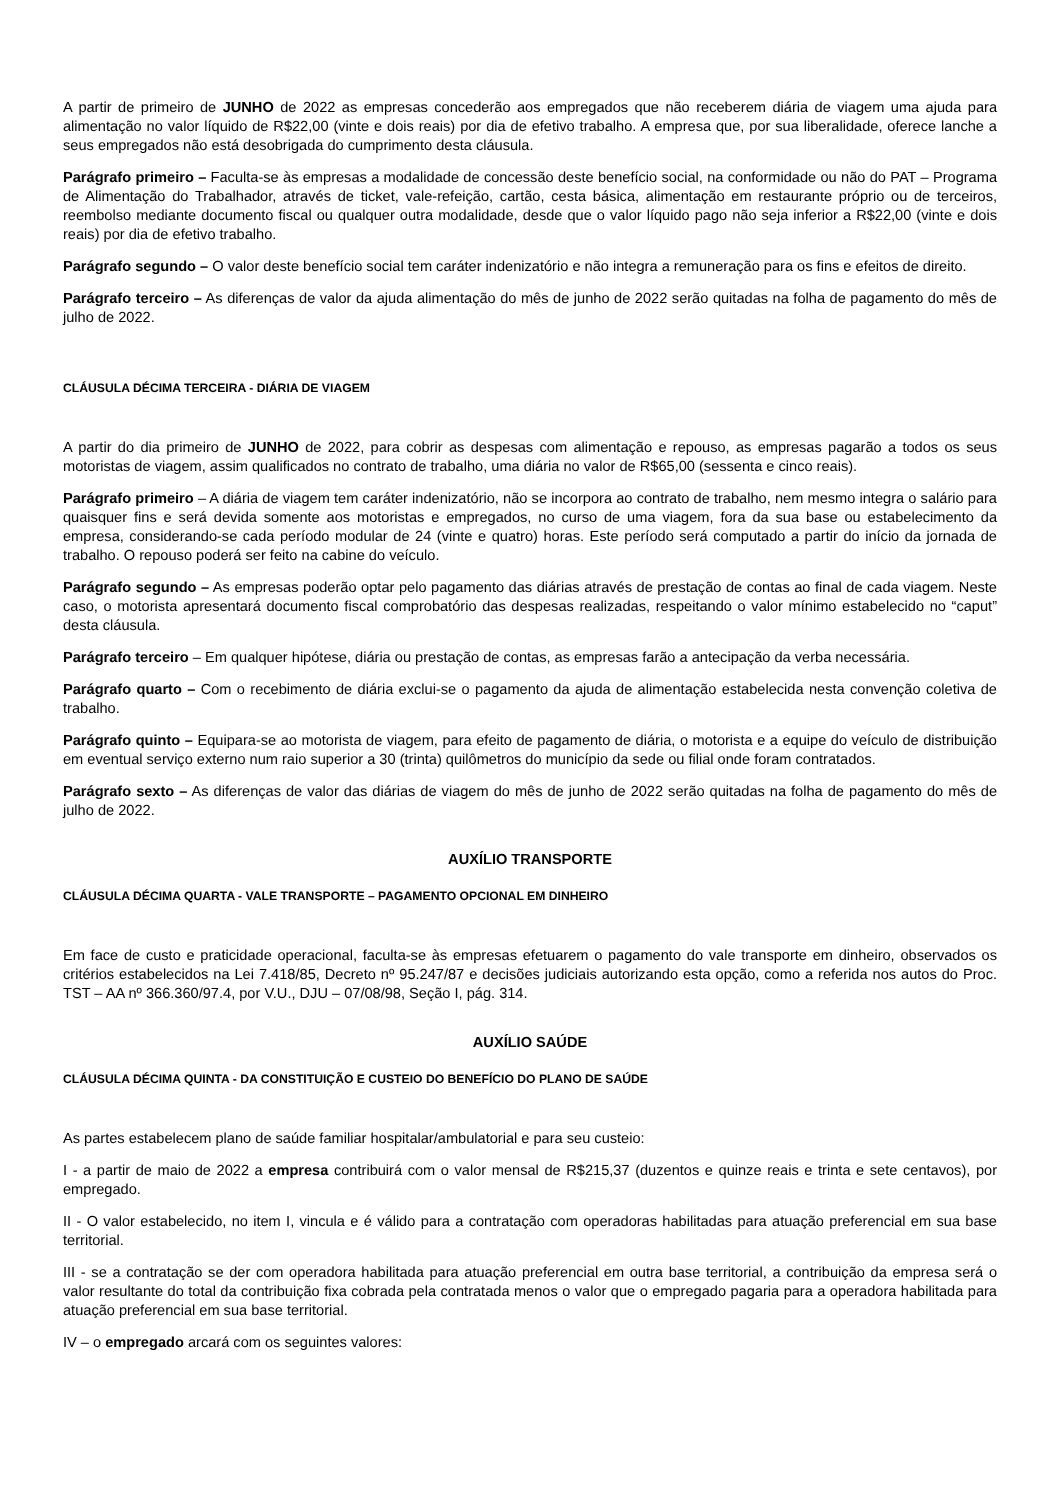A partir de primeiro de JUNHO de 2022 as empresas concederão aos empregados que não receberem diária de viagem uma ajuda para alimentação no valor líquido de R$22,00 (vinte e dois reais) por dia de efetivo trabalho. A empresa que, por sua liberalidade, oferece lanche a seus empregados não está desobrigada do cumprimento desta cláusula.
Parágrafo primeiro – Faculta-se às empresas a modalidade de concessão deste benefício social, na conformidade ou não do PAT – Programa de Alimentação do Trabalhador, através de ticket, vale-refeição, cartão, cesta básica, alimentação em restaurante próprio ou de terceiros, reembolso mediante documento fiscal ou qualquer outra modalidade, desde que o valor líquido pago não seja inferior a R$22,00 (vinte e dois reais) por dia de efetivo trabalho.
Parágrafo segundo – O valor deste benefício social tem caráter indenizatório e não integra a remuneração para os fins e efeitos de direito.
Parágrafo terceiro – As diferenças de valor da ajuda alimentação do mês de junho de 2022 serão quitadas na folha de pagamento do mês de julho de 2022.
CLÁUSULA DÉCIMA TERCEIRA - DIÁRIA DE VIAGEM
A partir do dia primeiro de JUNHO de 2022, para cobrir as despesas com alimentação e repouso, as empresas pagarão a todos os seus motoristas de viagem, assim qualificados no contrato de trabalho, uma diária no valor de R$65,00 (sessenta e cinco reais).
Parágrafo primeiro – A diária de viagem tem caráter indenizatório, não se incorpora ao contrato de trabalho, nem mesmo integra o salário para quaisquer fins e será devida somente aos motoristas e empregados, no curso de uma viagem, fora da sua base ou estabelecimento da empresa, considerando-se cada período modular de 24 (vinte e quatro) horas. Este período será computado a partir do início da jornada de trabalho. O repouso poderá ser feito na cabine do veículo.
Parágrafo segundo – As empresas poderão optar pelo pagamento das diárias através de prestação de contas ao final de cada viagem. Neste caso, o motorista apresentará documento fiscal comprobatório das despesas realizadas, respeitando o valor mínimo estabelecido no “caput” desta cláusula.
Parágrafo terceiro – Em qualquer hipótese, diária ou prestação de contas, as empresas farão a antecipação da verba necessária.
Parágrafo quarto – Com o recebimento de diária exclui-se o pagamento da ajuda de alimentação estabelecida nesta convenção coletiva de trabalho.
Parágrafo quinto – Equipara-se ao motorista de viagem, para efeito de pagamento de diária, o motorista e a equipe do veículo de distribuição em eventual serviço externo num raio superior a 30 (trinta) quilômetros do município da sede ou filial onde foram contratados.
Parágrafo sexto – As diferenças de valor das diárias de viagem do mês de junho de 2022 serão quitadas na folha de pagamento do mês de julho de 2022.
AUXÍLIO TRANSPORTE
CLÁUSULA DÉCIMA QUARTA - VALE TRANSPORTE – PAGAMENTO OPCIONAL EM DINHEIRO
Em face de custo e praticidade operacional, faculta-se às empresas efetuarem o pagamento do vale transporte em dinheiro, observados os critérios estabelecidos na Lei 7.418/85, Decreto nº 95.247/87 e decisões judiciais autorizando esta opção, como a referida nos autos do Proc. TST – AA nº 366.360/97.4, por V.U., DJU – 07/08/98, Seção I, pág. 314.
AUXÍLIO SAÚDE
CLÁUSULA DÉCIMA QUINTA - DA CONSTITUIÇÃO E CUSTEIO DO BENEFÍCIO DO PLANO DE SAÚDE
As partes estabelecem plano de saúde familiar hospitalar/ambulatorial e para seu custeio:
I - a partir de maio de 2022 a empresa contribuirá com o valor mensal de R$215,37 (duzentos e quinze reais e trinta e sete centavos), por empregado.
II - O valor estabelecido, no item I, vincula e é válido para a contratação com operadoras habilitadas para atuação preferencial em sua base territorial.
III - se a contratação se der com operadora habilitada para atuação preferencial em outra base territorial, a contribuição da empresa será o valor resultante do total da contribuição fixa cobrada pela contratada menos o valor que o empregado pagaria para a operadora habilitada para atuação preferencial em sua base territorial.
IV – o empregado arcará com os seguintes valores: